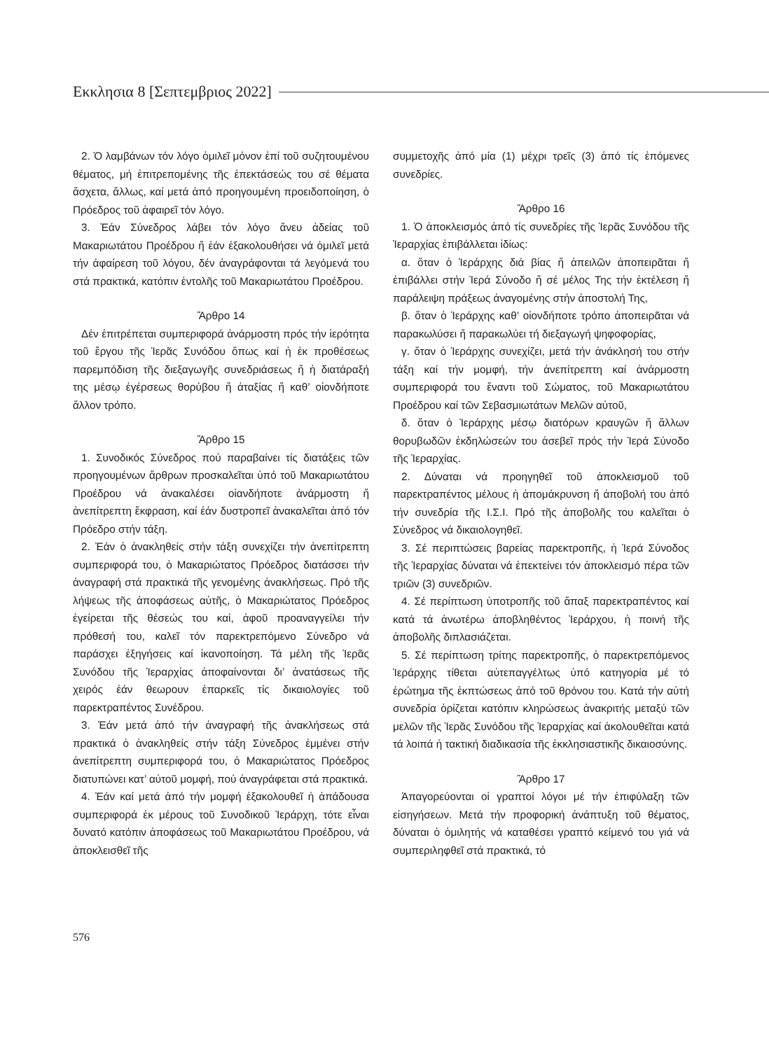Εκκλησια 8 [Σεπτεμβριος 2022]
2. Ὁ λαμβάνων τόν λόγο ὁμιλεῖ μόνον ἐπί τοῦ συζητουμένου θέματος, μή ἐπιτρεπομένης τῆς ἐπεκτάσεώς του σέ θέματα ἄσχετα, ἄλλως, καί μετά ἀπό προηγουμένη προειδοποίηση, ὁ Πρόεδρος τοῦ ἀφαιρεῖ τόν λόγο.
3. Ἐάν Σύνεδρος λάβει τόν λόγο ἄνευ ἀδείας τοῦ Μακαριωτάτου Προέδρου ἤ ἐάν ἐξακολουθήσει νά ὁμιλεῖ μετά τήν ἀφαίρεση τοῦ λόγου, δέν ἀναγράφονται τά λεγόμενά του στά πρακτικά, κατόπιν ἐντολῆς τοῦ Μακαριωτάτου Προέδρου.
Ἄρθρο 14
Δέν ἐπιτρέπεται συμπεριφορά ἀνάρμοστη πρός τήν ἱερότητα τοῦ ἔργου τῆς Ἱερᾶς Συνόδου ὅπως καί ἡ ἐκ προθέσεως παρεμπόδιση τῆς διεξαγωγῆς συνεδριάσεως ἤ ἡ διατάραξή της μέσῳ ἐγέρσεως θορύβου ἤ ἀταξίας ἤ καθ’ οἱονδήποτε ἄλλον τρόπο.
Ἄρθρο 15
1. Συνοδικός Σύνεδρος πού παραβαίνει τίς διατάξεις τῶν προηγουμένων ἄρθρων προσκαλεῖται ὑπό τοῦ Μακαριωτάτου Προέδρου νά ἀνακαλέσει οἱανδήποτε ἀνάρμοστη ἤ ἀνεπίτρεπτη ἔκφραση, καί ἐάν δυστροπεῖ ἀνακαλεῖται ἀπό τόν Πρόεδρο στήν τάξη.
2. Ἐάν ὁ ἀνακληθείς στήν τάξη συνεχίζει τήν ἀνεπίτρεπτη συμπεριφορά του, ὁ Μακαριώτατος Πρόεδρος διατάσσει τήν ἀναγραφή στά πρακτικά τῆς γενομένης ἀνακλήσεως. Πρό τῆς λήψεως τῆς ἀποφάσεως αὐτῆς, ὁ Μακαριώτατος Πρόεδρος ἐγείρεται τῆς θέσεώς του καί, ἀφοῦ προαναγγείλει τήν πρόθεσή του, καλεῖ τόν παρεκτρεπόμενο Σύνεδρο νά παράσχει ἐξηγήσεις καί ἱκανοποίηση. Τά μέλη τῆς Ἱερᾶς Συνόδου τῆς Ἱεραρχίας ἀποφαίνονται δι’ ἀνατάσεως τῆς χειρός ἐάν θεωρουν ἐπαρκεῖς τίς δικαιολογίες τοῦ παρεκτραπέντος Συνέδρου.
3. Ἐάν μετά ἀπό τήν ἀναγραφή τῆς ἀνακλήσεως στά πρακτικά ὁ ἀνακληθείς στήν τάξη Σύνεδρος ἐμμένει στήν ἀνεπίτρεπτη συμπεριφορά του, ὁ Μακαριώτατος Πρόεδρος διατυπώνει κατ’ αὐτοῦ μομφή, πού ἀναγράφεται στά πρακτικά.
4. Ἐάν καί μετά ἀπό τήν μομφή ἐξακολουθεῖ ἡ ἀπάδουσα συμπεριφορά ἐκ μέρους τοῦ Συνοδικοῦ Ἱεράρχη, τότε εἶναι δυνατό κατόπιν ἀποφάσεως τοῦ Μακαριωτάτου Προέδρου, νά ἀποκλεισθεῖ τῆς
συμμετοχῆς ἀπό μία (1) μέχρι τρεῖς (3) ἀπό τίς ἑπόμενες συνεδρίες.
Ἄρθρο 16
1. Ὁ ἀποκλεισμός ἀπό τίς συνεδρίες τῆς Ἱερᾶς Συνόδου τῆς Ἱεραρχίας ἐπιβάλλεται ἰδίως:
α. ὅταν ὁ Ἱεράρχης διά βίας ἤ ἀπειλῶν ἀποπειρᾶται ἤ ἐπιβάλλει στήν Ἱερά Σύνοδο ἤ σέ μέλος Της τήν ἐκτέλεση ἤ παράλειψη πράξεως ἀναγομένης στήν ἀποστολή Της,
β. ὅταν ὁ Ἱεράρχης καθ’ οἱονδήποτε τρόπο ἀποπειρᾶται νά παρακωλύσει ἤ παρακωλύει τή διεξαγωγή ψηφοφορίας,
γ. ὅταν ὁ Ἱεράρχης συνεχίζει, μετά τήν ἀνάκλησή του στήν τάξη καί τήν μομφή, τήν ἀνεπίτρεπτη καί ἀνάρμοστη συμπεριφορά του ἔναντι τοῦ Σώματος, τοῦ Μακαριωτάτου Προέδρου καί τῶν Σεβασμιωτάτων Μελῶν αὐτοῦ,
δ. ὅταν ὁ Ἱεράρχης μέσῳ διατόρων κραυγῶν ἤ ἄλλων θορυβωδῶν ἐκδηλώσεών του ἀσεβεῖ πρός τήν Ἱερά Σύνοδο τῆς Ἱεραρχίας.
2. Δύναται νά προηγηθεῖ τοῦ ἀποκλεισμοῦ τοῦ παρεκτραπέντος μέλους ἡ ἀπομάκρυνση ἤ ἀποβολή του ἀπό τήν συνεδρία τῆς Ι.Σ.Ι. Πρό τῆς ἀποβολῆς του καλεῖται ὁ Σύνεδρος νά δικαιολογηθεῖ.
3. Σέ περιπτώσεις βαρείας παρεκτροπῆς, ἡ Ἱερά Σύνοδος τῆς Ἱεραρχίας δύναται νά ἐπεκτείνει τόν ἀποκλεισμό πέρα τῶν τριῶν (3) συνεδριῶν.
4. Σέ περίπτωση ὑποτροπῆς τοῦ ἅπαξ παρεκτραπέντος καί κατά τά ἀνωτέρω ἀποβληθέντος Ἱεράρχου, ἡ ποινή τῆς ἀποβολῆς διπλασιάζεται.
5. Σέ περίπτωση τρίτης παρεκτροπῆς, ὁ παρεκτρεπόμενος Ἱεράρχης τίθεται αὐτεπαγγέλτως ὑπό κατηγορία μέ τό ἐρώτημα τῆς ἐκπτώσεως ἀπό τοῦ θρόνου του. Κατά τήν αὐτή συνεδρία ὁρίζεται κατόπιν κληρώσεως ἀνακριτής μεταξύ τῶν μελῶν τῆς Ἱερᾶς Συνόδου τῆς Ἱεραρχίας καί ἀκολουθεῖται κατά τά λοιπά ἡ τακτική διαδικασία τῆς ἐκκλησιαστικῆς δικαιοσύνης.
Ἄρθρο 17
Ἀπαγορεύονται οἱ γραπτοί λόγοι μέ τήν ἐπιφύλαξη τῶν εἰσηγήσεων. Μετά τήν προφορική ἀνάπτυξη τοῦ θέματος, δύναται ὁ ὁμιλητής νά καταθέσει γραπτό κείμενό του γιά νά συμπεριληφθεῖ στά πρακτικά, τό
576